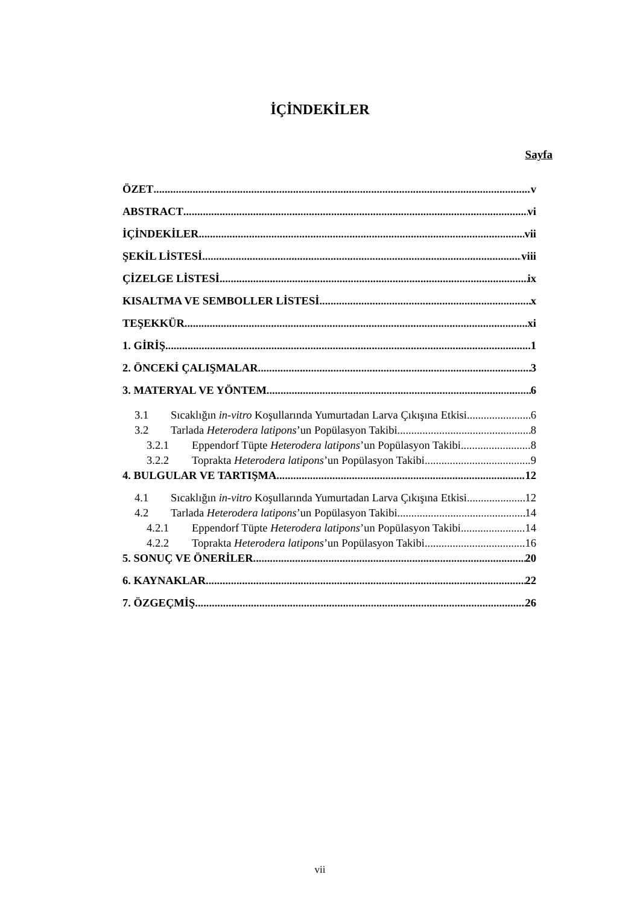İÇİNDEKİLER
Sayfa
ÖZET v
ABSTRACT vi
İÇİNDEKİLER vii
ŞEKİL LİSTESİ viii
ÇİZELGE LİSTESİ ix
KISALTMA VE SEMBOLLER LİSTESİ x
TEŞEKKÜR xi
1. GİRİŞ 1
2. ÖNCEKİ ÇALIŞMALAR 3
3. MATERYAL VE YÖNTEM 6
3.1 Sıcaklığın in-vitro Koşullarında Yumurtadan Larva Çıkışına Etkisi 6
3.2 Tarlada Heterodera latipons’un Popülasyon Takibi 8
3.2.1 Eppendorf Tüpte Heterodera latipons’un Popülasyon Takibi 8
3.2.2 Toprakta Heterodera latipons’un Popülasyon Takibi 9
4. BULGULAR VE TARTIŞMA 12
4.1 Sıcaklığın in-vitro Koşullarında Yumurtadan Larva Çıkışına Etkisi 12
4.2 Tarlada Heterodera latipons’un Popülasyon Takibi 14
4.2.1 Eppendorf Tüpte Heterodera latipons’un Popülasyon Takibi 14
4.2.2 Toprakta Heterodera latipons’un Popülasyon Takibi 16
5. SONUÇ VE ÖNERİLER 20
6. KAYNAKLAR 22
7. ÖZGEÇMİŞ 26
vii